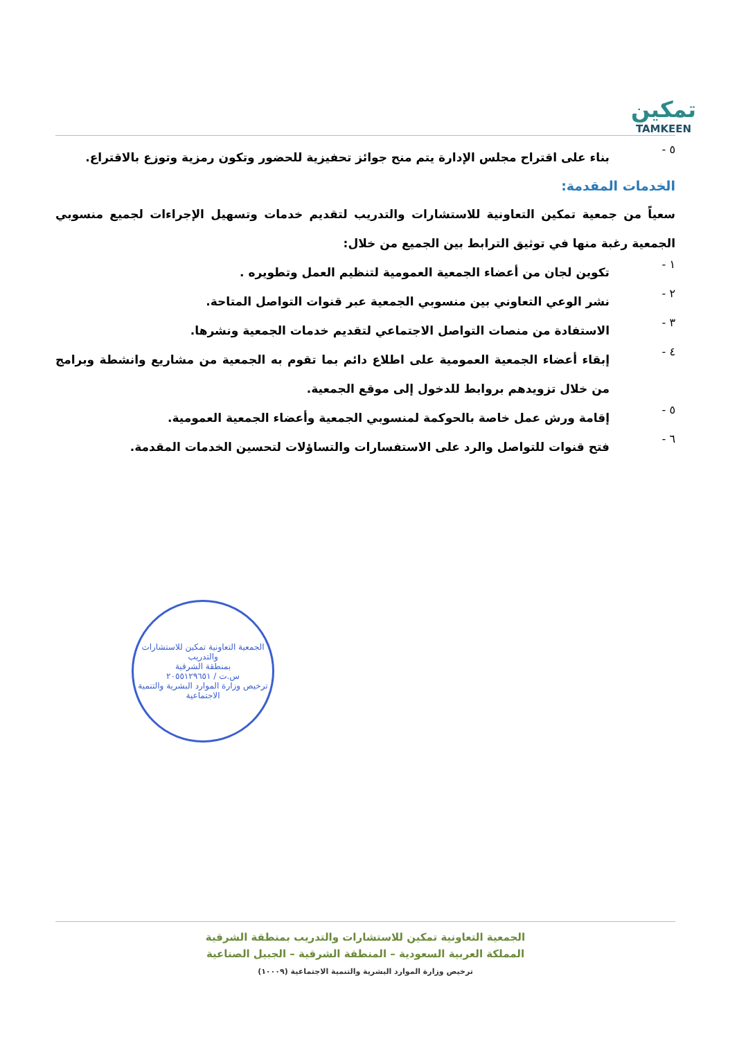تمكين
TAMKEEN
٥ -
بناء على اقتراح مجلس الإدارة يتم منح جوائز تحفيزية للحضور وتكون رمزية وتوزع بالاقتراع.
الخدمات المقدمة:
سعياً من جمعية تمكين التعاونية للاستشارات والتدريب لتقديم خدمات وتسهيل الإجراءات لجميع منسوبي الجمعية رغبة منها في توثيق الترابط بين الجميع من خلال:
١ -
تكوين لجان من أعضاء الجمعية العمومية لتنظيم العمل وتطويره .
٢ -
نشر الوعي التعاوني بين منسوبي الجمعية عبر قنوات التواصل المتاحة.
٣ -
الاستفادة من منصات التواصل الاجتماعي لتقديم خدمات الجمعية ونشرها.
٤ -
إبقاء أعضاء الجمعية العمومية على اطلاع دائم بما تقوم به الجمعية من مشاريع وانشطة وبرامج من خلال تزويدهم بروابط للدخول إلى موقع الجمعية.
٥ -
إقامة ورش عمل خاصة بالحوكمة لمنسوبي الجمعية وأعضاء الجمعية العمومية.
٦ -
فتح قنوات للتواصل والرد على الاستفسارات والتساؤلات لتحسين الخدمات المقدمة.
الجمعية التعاونية تمكين للاستشارات والتدريب
بمنطقة الشرقية
س.ت / ٢٠٥٥١٢٩٦٥١
ترخيص وزارة الموارد البشرية والتنمية الاجتماعية
الجمعية التعاونية تمكين للاستشارات والتدريب بمنطقة الشرقية
المملكة العربية السعودية – المنطقة الشرقية – الجبيل الصناعية
ترخيص وزارة الموارد البشرية والتنمية الاجتماعية (١٠٠٠٩)